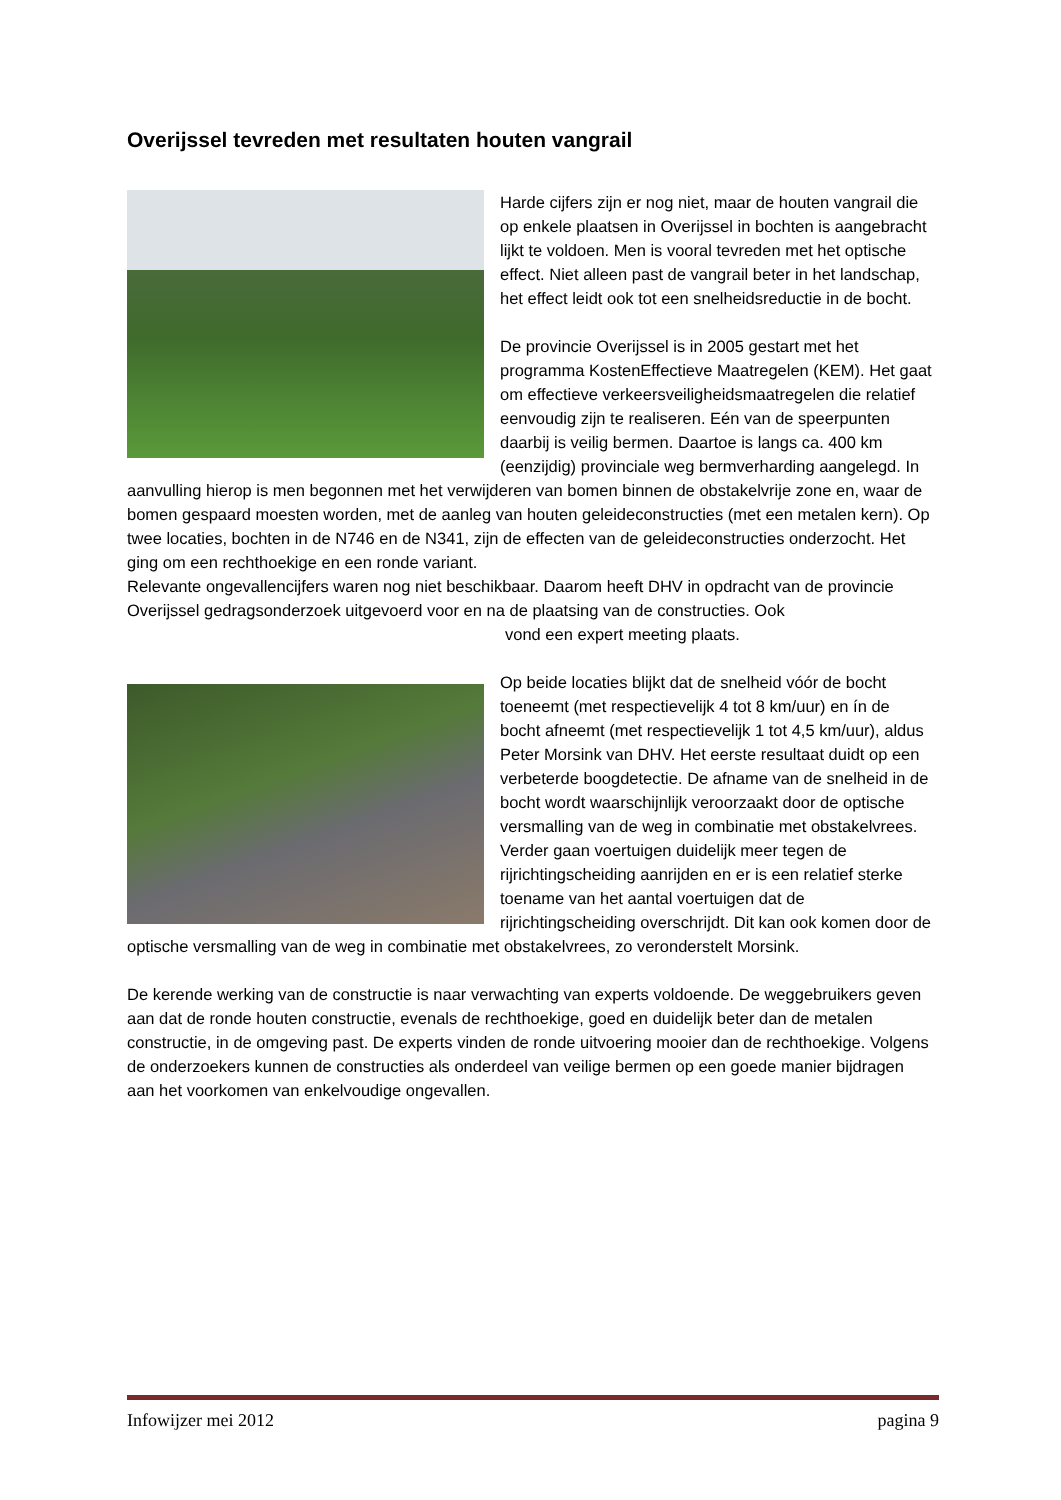Overijssel tevreden met resultaten houten vangrail
Harde cijfers zijn er nog niet, maar de houten vangrail die op enkele plaatsen in Overijssel in bochten is aangebracht lijkt te voldoen. Men is vooral tevreden met het optische effect. Niet alleen past de vangrail beter in het landschap, het effect leidt ook tot een snelheidsreductie in de bocht.
De provincie Overijssel is in 2005 gestart met het programma KostenEffectieve Maatregelen (KEM). Het gaat om effectieve verkeersveiligheidsmaatregelen die relatief eenvoudig zijn te realiseren. Eén van de speerpunten daarbij is veilig bermen. Daartoe is langs ca. 400 km (eenzijdig) provinciale weg bermverharding aangelegd. In aanvulling hierop is men begonnen met het verwijderen van bomen binnen de obstakelvrije zone en, waar de bomen gespaard moesten worden, met de aanleg van houten geleideconstructies (met een metalen kern). Op twee locaties, bochten in de N746 en de N341, zijn de effecten van de geleideconstructies onderzocht. Het ging om een rechthoekige en een ronde variant.
Relevante ongevallencijfers waren nog niet beschikbaar. Daarom heeft DHV in opdracht van de provincie Overijssel gedragsonderzoek uitgevoerd voor en na de plaatsing van de constructies. Ook
vond een expert meeting plaats.
Op beide locaties blijkt dat de snelheid vóór de bocht toeneemt (met respectievelijk 4 tot 8 km/uur) en ín de bocht afneemt (met respectievelijk 1 tot 4,5 km/uur), aldus Peter Morsink van DHV. Het eerste resultaat duidt op een verbeterde boogdetectie. De afname van de snelheid in de bocht wordt waarschijnlijk veroorzaakt door de optische versmalling van de weg in combinatie met obstakelvrees. Verder gaan voertuigen duidelijk meer tegen de rijrichtingscheiding aanrijden en er is een relatief sterke toename van het aantal voertuigen dat de rijrichtingscheiding overschrijdt. Dit kan ook komen door de optische versmalling van de weg in combinatie met obstakelvrees, zo veronderstelt Morsink.
De kerende werking van de constructie is naar verwachting van experts voldoende. De weggebruikers geven aan dat de ronde houten constructie, evenals de rechthoekige, goed en duidelijk beter dan de metalen constructie, in de omgeving past. De experts vinden de ronde uitvoering mooier dan de rechthoekige. Volgens de onderzoekers kunnen de constructies als onderdeel van veilige bermen op een goede manier bijdragen aan het voorkomen van enkelvoudige ongevallen.
Infowijzer mei 2012 pagina 9